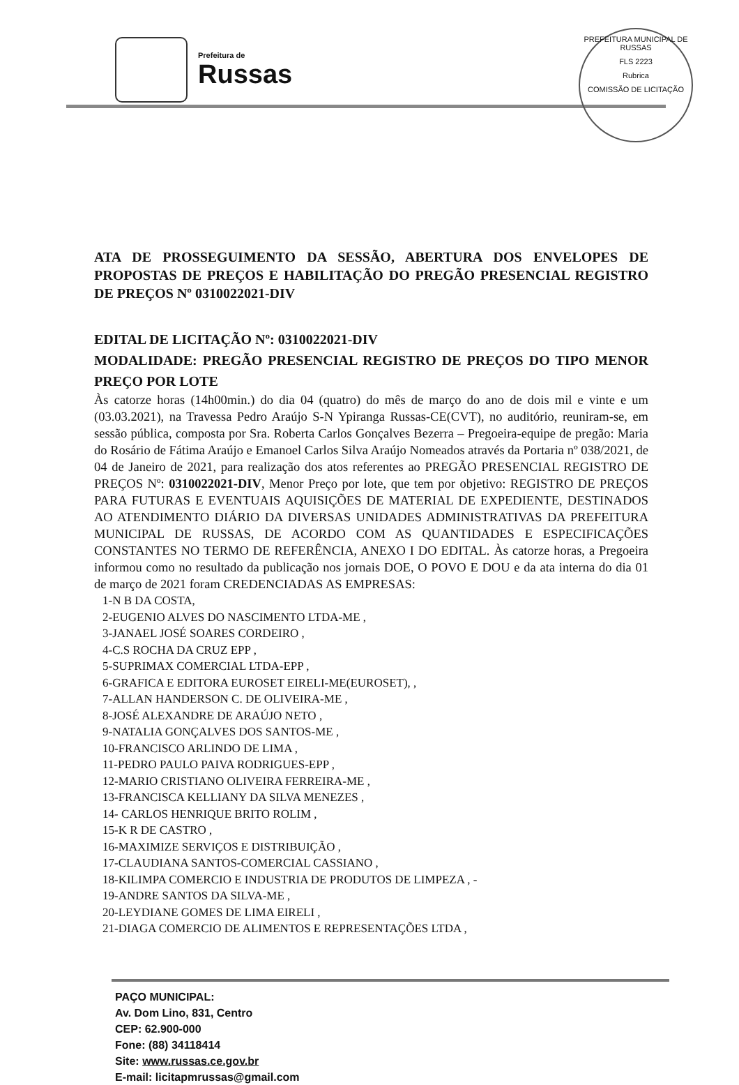Prefeitura de
Russas
PREFEITURA MUNICIPAL DE RUSSAS
FLS 2223
Rubrica
COMISSÃO DE LICITAÇÃO
ATA DE PROSSEGUIMENTO DA SESSÃO, ABERTURA DOS ENVELOPES DE PROPOSTAS DE PREÇOS E HABILITAÇÃO DO PREGÃO PRESENCIAL REGISTRO DE PREÇOS Nº 0310022021-DIV
EDITAL DE LICITAÇÃO Nº: 0310022021-DIV
MODALIDADE: PREGÃO PRESENCIAL REGISTRO DE PREÇOS DO TIPO MENOR PREÇO POR LOTE
Às catorze horas (14h00min.) do dia 04 (quatro) do mês de março do ano de dois mil e vinte e um (03.03.2021), na Travessa Pedro Araújo S-N Ypiranga Russas-CE(CVT), no auditório, reuniram-se, em sessão pública, composta por Sra. Roberta Carlos Gonçalves Bezerra – Pregoeira-equipe de pregão: Maria do Rosário de Fátima Araújo e Emanoel Carlos Silva Araújo Nomeados através da Portaria nº 038/2021, de 04 de Janeiro de 2021, para realização dos atos referentes ao PREGÃO PRESENCIAL REGISTRO DE PREÇOS Nº: 0310022021-DIV, Menor Preço por lote, que tem por objetivo: REGISTRO DE PREÇOS PARA FUTURAS E EVENTUAIS AQUISIÇÕES DE MATERIAL DE EXPEDIENTE, DESTINADOS AO ATENDIMENTO DIÁRIO DA DIVERSAS UNIDADES ADMINISTRATIVAS DA PREFEITURA MUNICIPAL DE RUSSAS, DE ACORDO COM AS QUANTIDADES E ESPECIFICAÇÕES CONSTANTES NO TERMO DE REFERÊNCIA, ANEXO I DO EDITAL. Às catorze horas, a Pregoeira informou como no resultado da publicação nos jornais DOE, O POVO E DOU e da ata interna do dia 01 de março de 2021 foram CREDENCIADAS AS EMPRESAS:
1-N B DA COSTA,
2-EUGENIO ALVES DO NASCIMENTO LTDA-ME ,
3-JANAEL JOSÉ SOARES CORDEIRO ,
4-C.S ROCHA DA CRUZ EPP ,
5-SUPRIMAX COMERCIAL LTDA-EPP ,
6-GRAFICA E EDITORA EUROSET EIRELI-ME(EUROSET), ,
7-ALLAN HANDERSON C. DE OLIVEIRA-ME ,
8-JOSÉ ALEXANDRE DE ARAÚJO NETO ,
9-NATALIA GONÇALVES DOS SANTOS-ME ,
10-FRANCISCO ARLINDO DE LIMA ,
11-PEDRO PAULO PAIVA RODRIGUES-EPP ,
12-MARIO CRISTIANO OLIVEIRA FERREIRA-ME ,
13-FRANCISCA KELLIANY DA SILVA MENEZES ,
14- CARLOS HENRIQUE BRITO ROLIM ,
15-K R DE CASTRO ,
16-MAXIMIZE SERVIÇOS E DISTRIBUIÇÃO ,
17-CLAUDIANA SANTOS-COMERCIAL CASSIANO ,
18-KILIMPA COMERCIO E INDUSTRIA DE PRODUTOS DE LIMPEZA , -
19-ANDRE SANTOS DA SILVA-ME ,
20-LEYDIANE GOMES DE LIMA EIRELI ,
21-DIAGA COMERCIO DE ALIMENTOS E REPRESENTAÇÕES LTDA ,
PAÇO MUNICIPAL:
Av. Dom Lino, 831, Centro
CEP: 62.900-000
Fone: (88) 34118414
Site: www.russas.ce.gov.br
E-mail: licitapmrussas@gmail.com